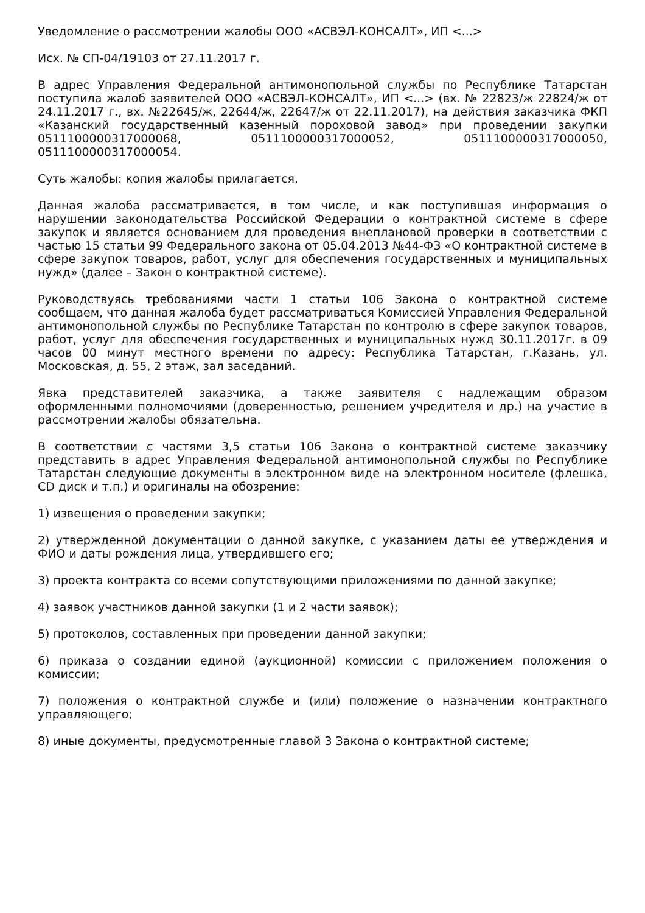Уведомление о рассмотрении жалобы ООО «АСВЭЛ-КОНСАЛТ», ИП <...>
Исх. № СП-04/19103 от 27.11.2017 г.
В адрес Управления Федеральной антимонопольной службы по Республике Татарстан поступила жалоб заявителей ООО «АСВЭЛ-КОНСАЛТ», ИП <...> (вх. № 22823/ж 22824/ж от 24.11.2017 г., вх. №22645/ж, 22644/ж, 22647/ж от 22.11.2017), на действия заказчика ФКП «Казанский государственный казенный пороховой завод» при проведении закупки 0511100000317000068, 0511100000317000052, 0511100000317000050, 0511100000317000054.
Суть жалобы: копия жалобы прилагается.
Данная жалоба рассматривается, в том числе, и как поступившая информация о нарушении законодательства Российской Федерации о контрактной системе в сфере закупок и является основанием для проведения внеплановой проверки в соответствии с частью 15 статьи 99 Федерального закона от 05.04.2013 №44-ФЗ «О контрактной системе в сфере закупок товаров, работ, услуг для обеспечения государственных и муниципальных нужд» (далее – Закон о контрактной системе).
Руководствуясь требованиями части 1 статьи 106 Закона о контрактной системе сообщаем, что данная жалоба будет рассматриваться Комиссией Управления Федеральной антимонопольной службы по Республике Татарстан по контролю в сфере закупок товаров, работ, услуг для обеспечения государственных и муниципальных нужд 30.11.2017г. в 09 часов 00 минут местного времени по адресу: Республика Татарстан, г.Казань, ул. Московская, д. 55, 2 этаж, зал заседаний.
Явка представителей заказчика, а также заявителя с надлежащим образом оформленными полномочиями (доверенностью, решением учредителя и др.) на участие в рассмотрении жалобы обязательна.
В соответствии с частями 3,5 статьи 106 Закона о контрактной системе заказчику представить в адрес Управления Федеральной антимонопольной службы по Республике Татарстан следующие документы в электронном виде на электронном носителе (флешка, CD диск и т.п.) и оригиналы на обозрение:
1) извещения о проведении закупки;
2) утвержденной документации о данной закупке, с указанием даты ее утверждения и ФИО и даты рождения лица, утвердившего его;
3) проекта контракта со всеми сопутствующими приложениями по данной закупке;
4) заявок участников данной закупки (1 и 2 части заявок);
5) протоколов, составленных при проведении данной закупки;
6) приказа о создании единой (аукционной) комиссии с приложением положения о комиссии;
7) положения о контрактной службе и (или) положение о назначении контрактного управляющего;
8) иные документы, предусмотренные главой 3 Закона о контрактной системе;